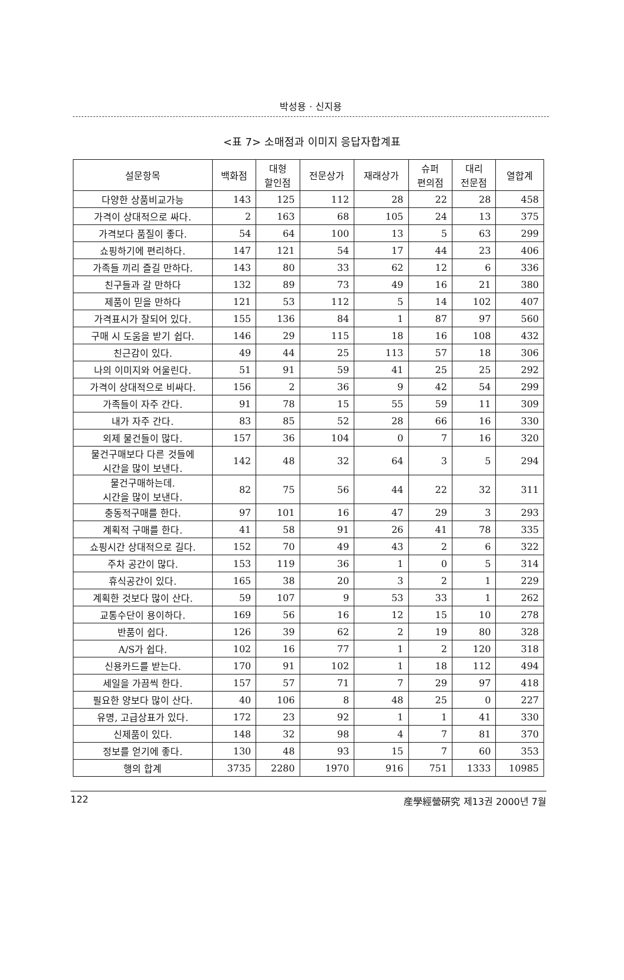박성용 · 신지용
<표 7> 소매점과 이미지 응답자합계표
| 설문항목 | 백화점 | 대형 할인점 | 전문상가 | 재래상가 | 슈퍼 편의점 | 대리 전문점 | 열합계 |
| --- | --- | --- | --- | --- | --- | --- | --- |
| 다양한 상품비교가능 | 143 | 125 | 112 | 28 | 22 | 28 | 458 |
| 가격이 상대적으로 싸다. | 2 | 163 | 68 | 105 | 24 | 13 | 375 |
| 가격보다 품질이 좋다. | 54 | 64 | 100 | 13 | 5 | 63 | 299 |
| 쇼핑하기에 편리하다. | 147 | 121 | 54 | 17 | 44 | 23 | 406 |
| 가족들 끼리 즐길 만하다. | 143 | 80 | 33 | 62 | 12 | 6 | 336 |
| 친구들과 갈 만하다 | 132 | 89 | 73 | 49 | 16 | 21 | 380 |
| 제품이 믿을 만하다 | 121 | 53 | 112 | 5 | 14 | 102 | 407 |
| 가격표시가 잘되어 있다. | 155 | 136 | 84 | 1 | 87 | 97 | 560 |
| 구매 시 도움을 받기 쉽다. | 146 | 29 | 115 | 18 | 16 | 108 | 432 |
| 친근감이 있다. | 49 | 44 | 25 | 113 | 57 | 18 | 306 |
| 나의 이미지와 어울린다. | 51 | 91 | 59 | 41 | 25 | 25 | 292 |
| 가격이 상대적으로 비싸다. | 156 | 2 | 36 | 9 | 42 | 54 | 299 |
| 가족들이 자주 간다. | 91 | 78 | 15 | 55 | 59 | 11 | 309 |
| 내가 자주 간다. | 83 | 85 | 52 | 28 | 66 | 16 | 330 |
| 외제 물건들이 많다. | 157 | 36 | 104 | 0 | 7 | 16 | 320 |
| 물건구매보다 다른 것들에 시간을 많이 보낸다. | 142 | 48 | 32 | 64 | 3 | 5 | 294 |
| 물건구매하는데. 시간을 많이 보낸다. | 82 | 75 | 56 | 44 | 22 | 32 | 311 |
| 충동적구매를 한다. | 97 | 101 | 16 | 47 | 29 | 3 | 293 |
| 계획적 구매를 한다. | 41 | 58 | 91 | 26 | 41 | 78 | 335 |
| 쇼핑시간 상대적으로 길다. | 152 | 70 | 49 | 43 | 2 | 6 | 322 |
| 주차 공간이 많다. | 153 | 119 | 36 | 1 | 0 | 5 | 314 |
| 휴식공간이 있다. | 165 | 38 | 20 | 3 | 2 | 1 | 229 |
| 계획한 것보다 많이 산다. | 59 | 107 | 9 | 53 | 33 | 1 | 262 |
| 교통수단이 용이하다. | 169 | 56 | 16 | 12 | 15 | 10 | 278 |
| 반품이 쉽다. | 126 | 39 | 62 | 2 | 19 | 80 | 328 |
| A/S가 쉽다. | 102 | 16 | 77 | 1 | 2 | 120 | 318 |
| 신용카드를 받는다. | 170 | 91 | 102 | 1 | 18 | 112 | 494 |
| 세일을 가끔씩 한다. | 157 | 57 | 71 | 7 | 29 | 97 | 418 |
| 필요한 양보다 많이 산다. | 40 | 106 | 8 | 48 | 25 | 0 | 227 |
| 유명, 고급상표가 있다. | 172 | 23 | 92 | 1 | 1 | 41 | 330 |
| 신제품이 있다. | 148 | 32 | 98 | 4 | 7 | 81 | 370 |
| 정보를 얻기에 좋다. | 130 | 48 | 93 | 15 | 7 | 60 | 353 |
| 행의 합계 | 3735 | 2280 | 1970 | 916 | 751 | 1333 | 10985 |
122 産學經營硏究 제13권 2000년 7월